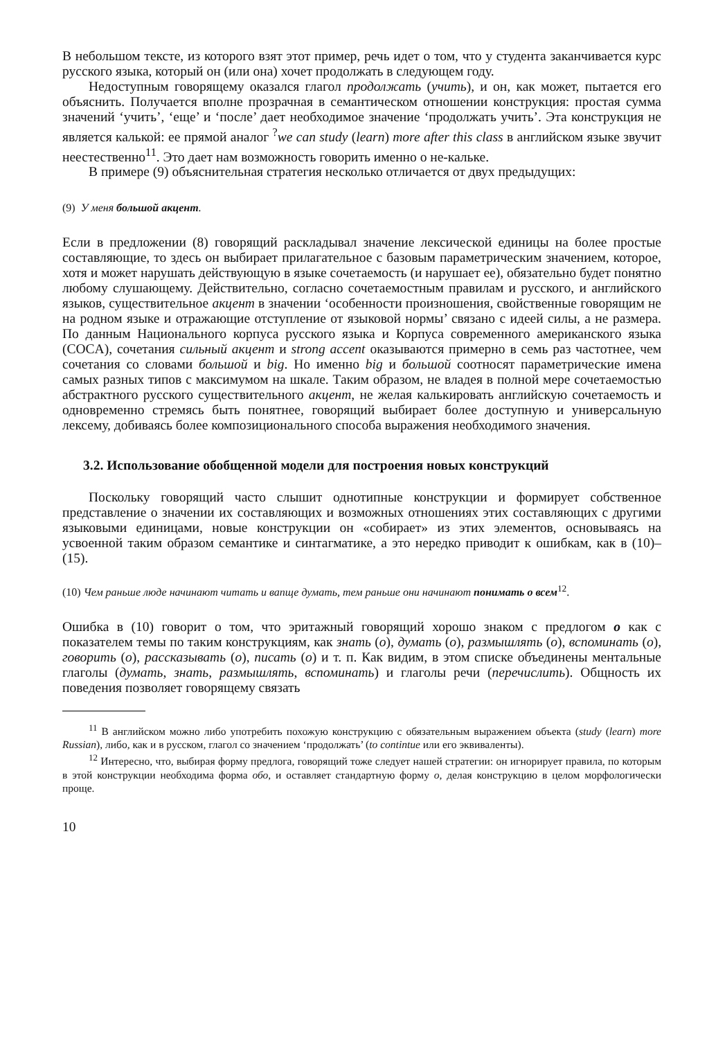В небольшом тексте, из которого взят этот пример, речь идет о том, что у студента заканчивается курс русского языка, который он (или она) хочет продолжать в следующем году.
Недоступным говорящему оказался глагол продолжать (учить), и он, как может, пытается его объяснить. Получается вполне прозрачная в семантическом отношении конструкция: простая сумма значений ‘учить’, ‘еще’ и ‘после’ дает необходимое значение ‘продолжать учить’. Эта конструкция не является калькой: ее прямой аналог <sup>?</sup>we can study (learn) more after this class в английском языке звучит неестественно<sup>11</sup>. Это дает нам возможность говорить именно о не-кальке.
В примере (9) объяснительная стратегия несколько отличается от двух предыдущих:
(9) У меня большой акцент.
Если в предложении (8) говорящий раскладывал значение лексической единицы на более простые составляющие, то здесь он выбирает прилагательное с базовым параметрическим значением, которое, хотя и может нарушать действующую в языке сочетаемость (и нарушает ее), обязательно будет понятно любому слушающему. Действительно, согласно сочетаемостным правилам и русского, и английского языков, существительное акцент в значении ‘особенности произношения, свойственные говорящим не на родном языке и отражающие отступление от языковой нормы’ связано с идеей силы, а не размера. По данным Национального корпуса русского языка и Корпуса современного американского языка (COCA), сочетания сильный акцент и strong accent оказываются примерно в семь раз частотнее, чем сочетания со словами большой и big. Но именно big и большой соотносят параметрические имена самых разных типов с максимумом на шкале. Таким образом, не владея в полной мере сочетаемостью абстрактного русского существительного акцент, не желая калькировать английскую сочетаемость и одновременно стремясь быть понятнее, говорящий выбирает более доступную и универсальную лексему, добиваясь более композиционального способа выражения необходимого значения.
3.2. Использование обобщенной модели для построения новых конструкций
Поскольку говорящий часто слышит однотипные конструкции и формирует собственное представление о значении их составляющих и возможных отношениях этих составляющих с другими языковыми единицами, новые конструкции он «собирает» из этих элементов, основываясь на усвоенной таким образом семантике и синтагматике, а это нередко приводит к ошибкам, как в (10)–(15).
(10) Чем раньше люде начинают читать и вапще думать, тем раньше они начинают понимать о всем<sup>12</sup>.
Ошибка в (10) говорит о том, что эритажный говорящий хорошо знаком с предлогом о как с показателем темы по таким конструкциям, как знать (о), думать (о), размышлять (о), вспоминать (о), говорить (о), рассказывать (о), писать (о) и т. п. Как видим, в этом списке объединены ментальные глаголы (думать, знать, размышлять, вспоминать) и глаголы речи (перечислить). Общность их поведения позволяет говорящему связать
<sup>11</sup> В английском можно либо употребить похожую конструкцию с обязательным выражением объекта (study (learn) more Russian), либо, как и в русском, глагол со значением ‘продолжать’ (to contintue или его эквиваленты).
<sup>12</sup> Интересно, что, выбирая форму предлога, говорящий тоже следует нашей стратегии: он игнорирует правила, по которым в этой конструкции необходима форма обо, и оставляет стандартную форму о, делая конструкцию в целом морфологически проще.
10